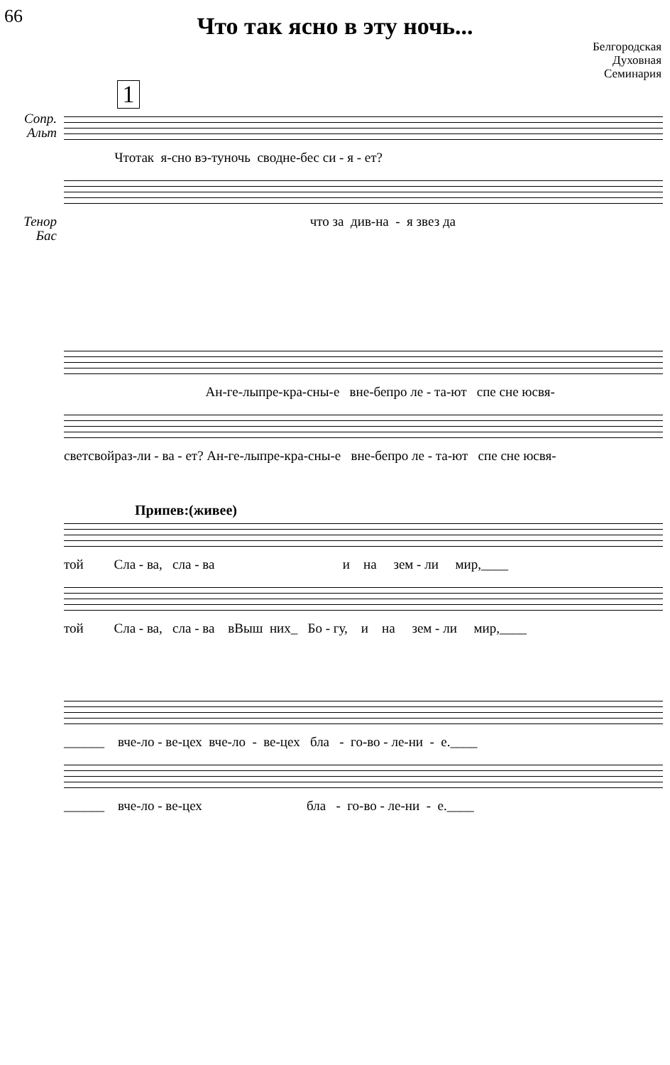66
Что так ясно в эту ночь...
Белгородская
Духовная
Семинария
1
Сопр.
Альт
Чтотак я-сно вэ-туночь сводне-бес си - я - ет?
Тенор
Бас
что за див-на - я звез да
Ан-ге-лыпре-кра-сны-е вне-бепро ле - та-ют спе сне юсвя-
светсвойраз-ли - ва - ет? Ан-ге-лыпре-кра-сны-е вне-бепро ле - та-ют спе сне юсвя-
Припев:(живее)
той Сла - ва, сла - ва и на зем - ли мир,____
той Сла - ва, сла - ва вВыш них_ Бо - гу, и на зем - ли мир,____
______ вче-ло - ве-цех вче-ло - ве-цех бла - го-во - ле-ни - е.____
______ вче-ло - ве-цех бла - го-во - ле-ни - е.____